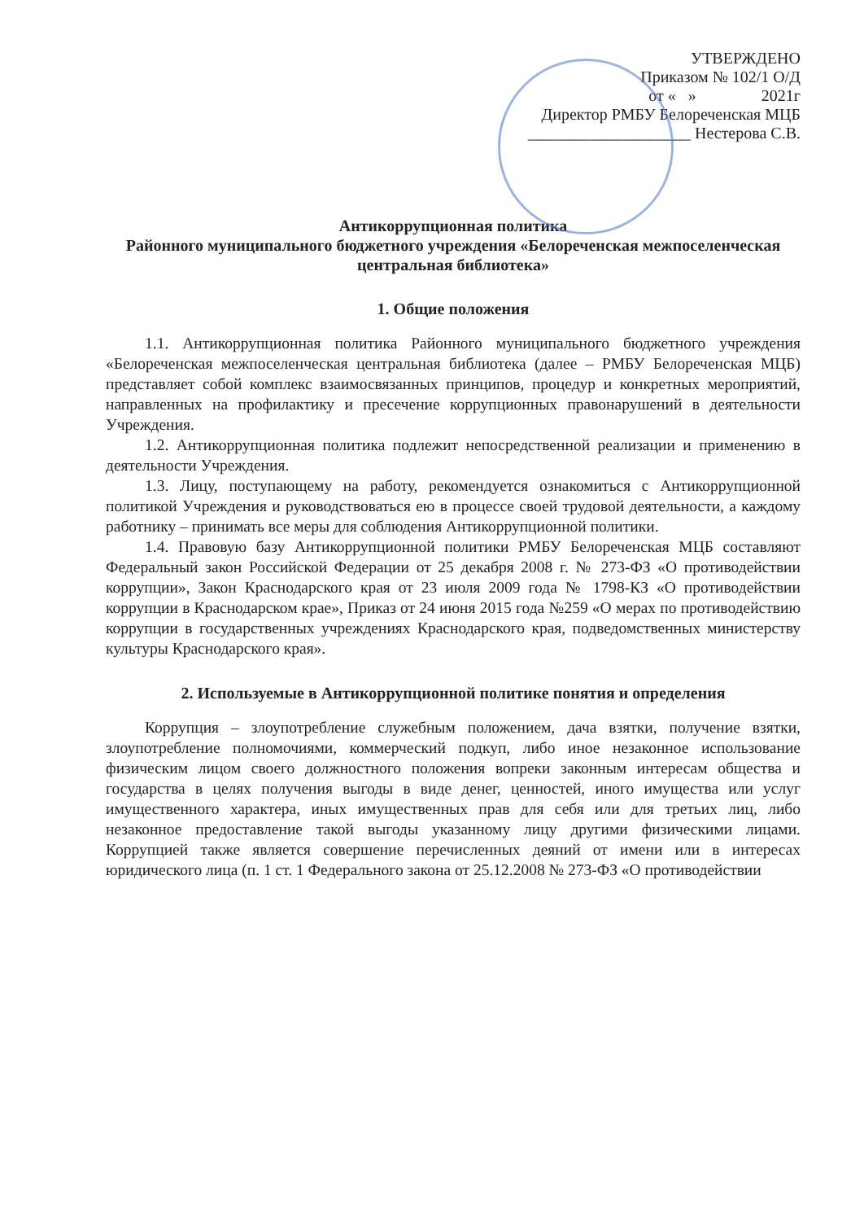УТВЕРЖДЕНО
Приказом № 102/1 О/Д
от « » 2021г
Директор РМБУ Белореченская МЦБ
____________________ Нестерова С.В.
Антикоррупционная политика
Районного муниципального бюджетного учреждения «Белореченская межпоселенческая центральная библиотека»
1. Общие положения
1.1. Антикоррупционная политика Районного муниципального бюджетного учреждения «Белореченская межпоселенческая центральная библиотека (далее – РМБУ Белореченская МЦБ) представляет собой комплекс взаимосвязанных принципов, процедур и конкретных мероприятий, направленных на профилактику и пресечение коррупционных правонарушений в деятельности Учреждения.
1.2. Антикоррупционная политика подлежит непосредственной реализации и применению в деятельности Учреждения.
1.3. Лицу, поступающему на работу, рекомендуется ознакомиться с Антикоррупционной политикой Учреждения и руководствоваться ею в процессе своей трудовой деятельности, а каждому работнику – принимать все меры для соблюдения Антикоррупционной политики.
1.4. Правовую базу Антикоррупционной политики РМБУ Белореченская МЦБ составляют Федеральный закон Российской Федерации от 25 декабря 2008 г. № 273-ФЗ «О противодействии коррупции», Закон Краснодарского края от 23 июля 2009 года № 1798-КЗ «О противодействии коррупции в Краснодарском крае», Приказ от 24 июня 2015 года №259 «О мерах по противодействию коррупции в государственных учреждениях Краснодарского края, подведомственных министерству культуры Краснодарского края».
2. Используемые в Антикоррупционной политике понятия и определения
Коррупция – злоупотребление служебным положением, дача взятки, получение взятки, злоупотребление полномочиями, коммерческий подкуп, либо иное незаконное использование физическим лицом своего должностного положения вопреки законным интересам общества и государства в целях получения выгоды в виде денег, ценностей, иного имущества или услуг имущественного характера, иных имущественных прав для себя или для третьих лиц, либо незаконное предоставление такой выгоды указанному лицу другими физическими лицами. Коррупцией также является совершение перечисленных деяний от имени или в интересах юридического лица (п. 1 ст. 1 Федерального закона от 25.12.2008 № 273-ФЗ «О противодействии